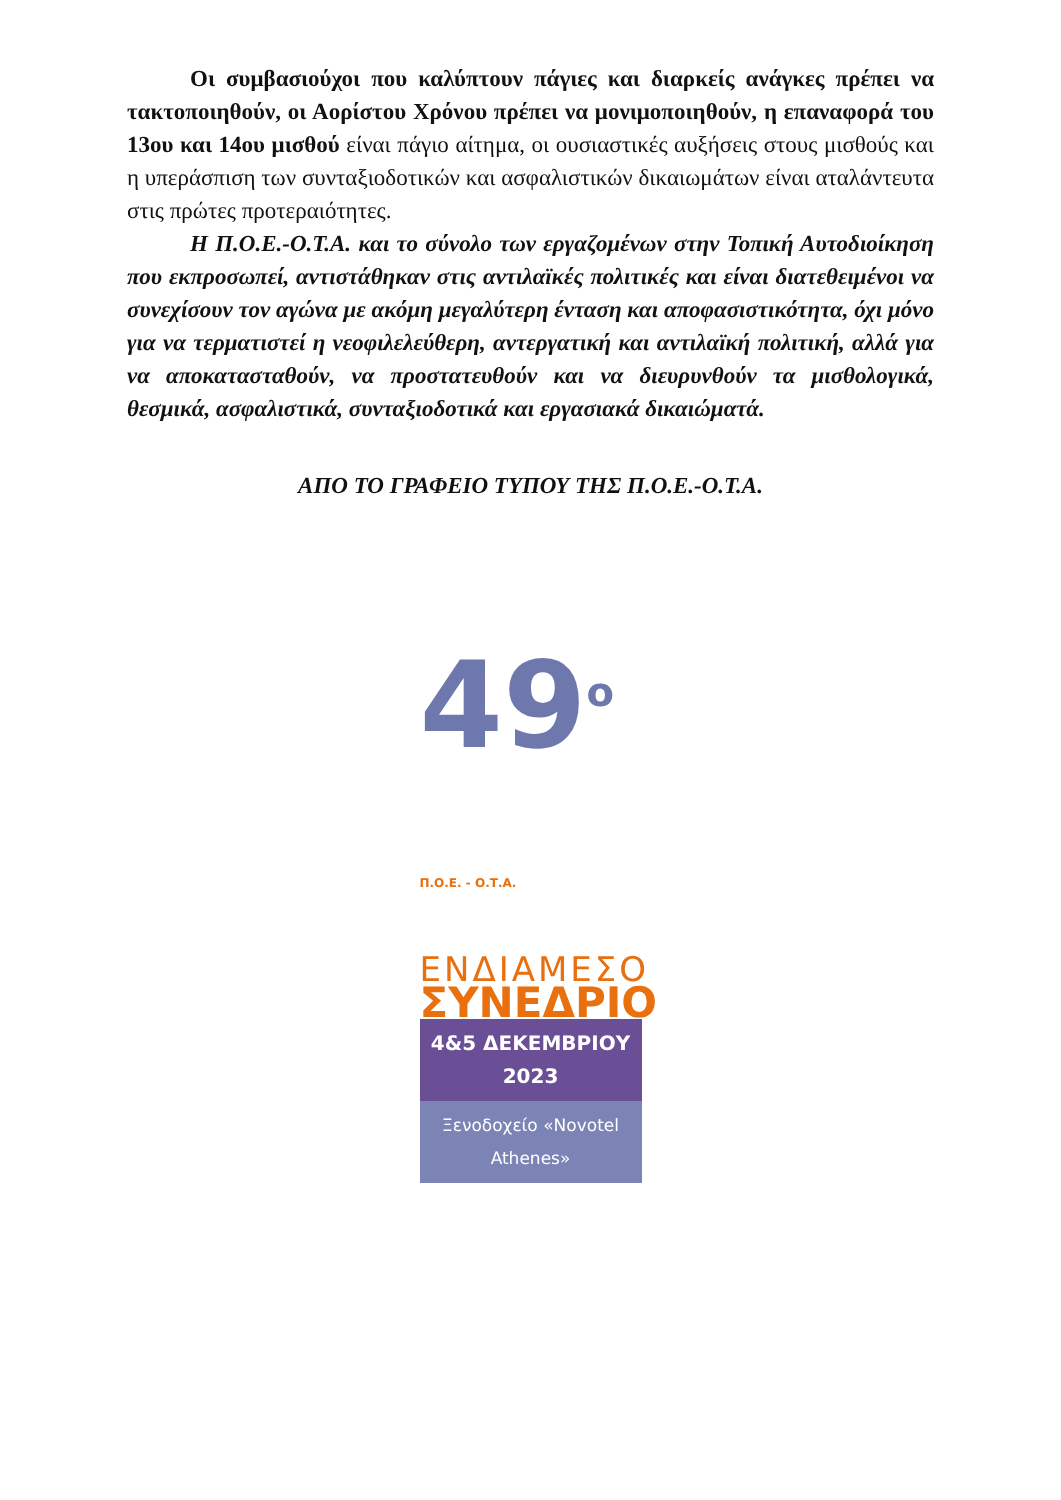Οι συμβασιούχοι που καλύπτουν πάγιες και διαρκείς ανάγκες πρέπει να τακτοποιηθούν, οι Αορίστου Χρόνου πρέπει να μονιμοποιηθούν, η επαναφορά του 13ου και 14ου μισθού είναι πάγιο αίτημα, οι ουσιαστικές αυξήσεις στους μισθούς και η υπεράσπιση των συνταξιοδοτικών και ασφαλιστικών δικαιωμάτων είναι αταλάντευτα στις πρώτες προτεραιότητες.
Η Π.Ο.Ε.-Ο.Τ.Α. και το σύνολο των εργαζομένων στην Τοπική Αυτοδιοίκηση που εκπροσωπεί, αντιστάθηκαν στις αντιλαϊκές πολιτικές και είναι διατεθειμένοι να συνεχίσουν τον αγώνα με ακόμη μεγαλύτερη ένταση και αποφασιστικότητα, όχι μόνο για να τερματιστεί η νεοφιλελεύθερη, αντεργατική και αντιλαϊκή πολιτική, αλλά για να αποκατασταθούν, να προστατευθούν και να διευρυνθούν τα μισθολογικά, θεσμικά, ασφαλιστικά, συνταξιοδοτικά και εργασιακά δικαιώματά.
ΑΠΟ ΤΟ ΓΡΑΦΕΙΟ ΤΥΠΟΥ ΤΗΣ Π.Ο.Ε.-Ο.Τ.Α.
49<sup>ο</sup> Π.Ο.Ε. - Ο.Τ.Α.
ΕΝΔΙΑΜΕΣΟ
ΣΥΝΕΔΡΙΟ
4&5 ΔΕΚΕΜΒΡΙΟΥ 2023
Ξενοδοχείο «Novotel Athenes»